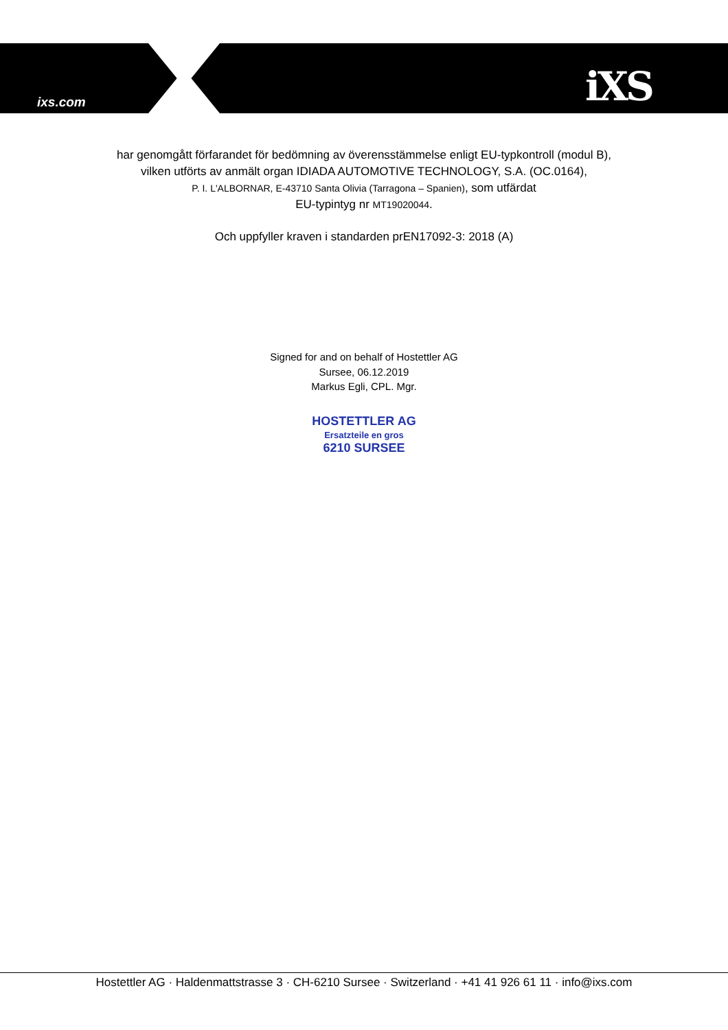ixs.com iXS
har genomgått förfarandet för bedömning av överensstämmelse enligt EU-typkontroll (modul B),
vilken utförts av anmält organ IDIADA AUTOMOTIVE TECHNOLOGY, S.A. (OC.0164),
P. I. L'ALBORNAR, E-43710 Santa Olivia (Tarragona – Spanien), som utfärdat
EU-typintyg nr MT19020044.
Och uppfyller kraven i standarden prEN17092-3: 2018 (A)
Signed for and on behalf of Hostettler AG
Sursee, 06.12.2019
Markus Egli, CPL. Mgr.
HOSTETTLER AG
Ersatzteile en gros
6210 SURSEE
Hostettler AG · Haldenmattstrasse 3 · CH-6210 Sursee · Switzerland · +41 41 926 61 11 · info@ixs.com